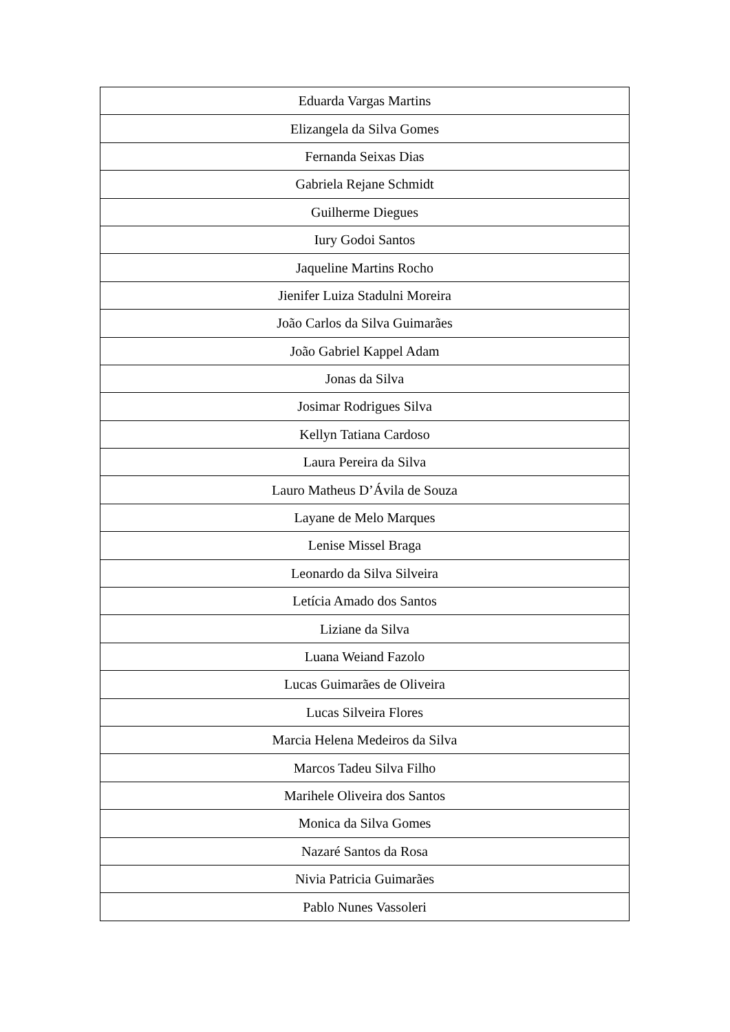| Eduarda Vargas Martins |
| Elizangela da Silva Gomes |
| Fernanda Seixas Dias |
| Gabriela Rejane Schmidt |
| Guilherme Diegues |
| Iury Godoi Santos |
| Jaqueline Martins Rocho |
| Jienifer Luiza Stadulni Moreira |
| João Carlos da Silva Guimarães |
| João Gabriel Kappel Adam |
| Jonas da Silva |
| Josimar Rodrigues Silva |
| Kellyn Tatiana Cardoso |
| Laura Pereira da Silva |
| Lauro Matheus D’Ávila de Souza |
| Layane de Melo Marques |
| Lenise Missel Braga |
| Leonardo da Silva Silveira |
| Letícia Amado dos Santos |
| Liziane da Silva |
| Luana Weiand Fazolo |
| Lucas Guimarães de Oliveira |
| Lucas Silveira Flores |
| Marcia Helena Medeiros da Silva |
| Marcos Tadeu Silva Filho |
| Marihele Oliveira dos Santos |
| Monica da Silva Gomes |
| Nazaré Santos da Rosa |
| Nivia Patricia Guimarães |
| Pablo Nunes Vassoleri |